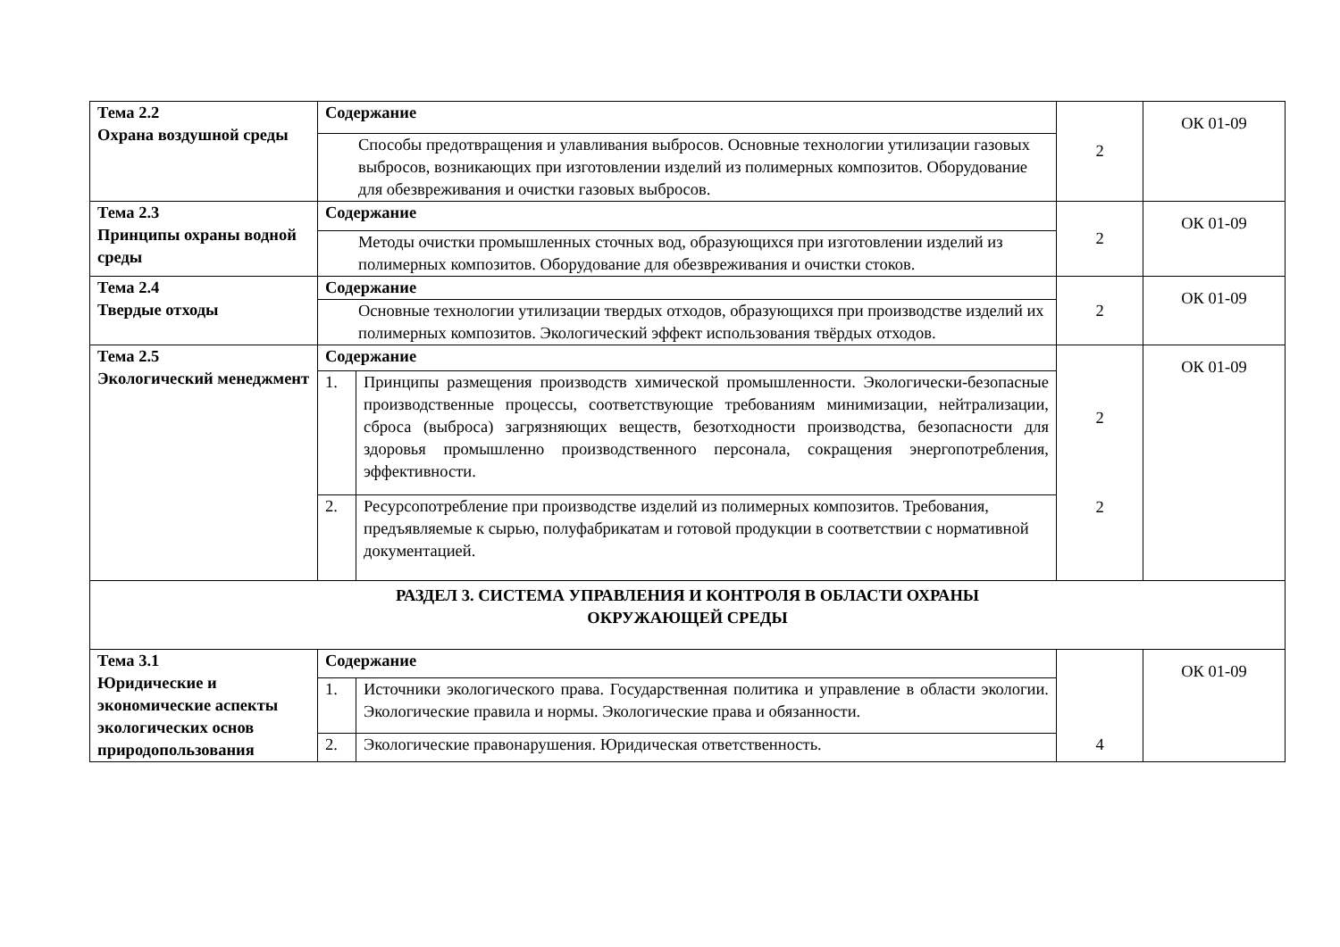| Тема 2.2 Охрана воздушной среды | Содержание | | 2 | ОК 01-09 |
| | Способы предотвращения и улавливания выбросов. Основные технологии утилизации газовых выбросов, возникающих при изготовлении изделий из полимерных композитов. Оборудование для обезвреживания и очистки газовых выбросов. | | | |
| Тема 2.3 Принципы охраны водной среды | Содержание | | 2 | ОК 01-09 |
| | Методы очистки промышленных сточных вод, образующихся при изготовлении изделий из полимерных композитов. Оборудование для обезвреживания и очистки стоков. | | | |
| Тема 2.4 Твердые отходы | Содержание | | 2 | ОК 01-09 |
| | Основные технологии утилизации твердых отходов, образующихся при производстве изделий их полимерных композитов. Экологический эффект использования твёрдых отходов. | | | |
| Тема 2.5 Экологический менеджмент | Содержание | | 2 2 | ОК 01-09 |
| | 1. | Принципы размещения производств химической промышленности. Экологически-безопасные производственные процессы, соответствующие требованиям минимизации, нейтрализации, сброса (выброса) загрязняющих веществ, безотходности производства, безопасности для здоровья промышленно производственного персонала, сокращения энергопотребления, эффективности. | | |
| | 2. | Ресурсопотребление при производстве изделий из полимерных композитов. Требования, предъявляемые к сырью, полуфабрикатам и готовой продукции в соответствии с нормативной документацией. | | |
| РАЗДЕЛ 3. СИСТЕМА УПРАВЛЕНИЯ И КОНТРОЛЯ В ОБЛАСТИ ОХРАНЫ ОКРУЖАЮЩЕЙ СРЕДЫ | | | | |
| Тема 3.1 Юридические и экономические аспекты экологических основ природопользования | Содержание | | 4 | ОК 01-09 |
| | 1. | Источники экологического права. Государственная политика и управление в области экологии. Экологические правила и нормы. Экологические права и обязанности. | | |
| | 2. | Экологические правонарушения. Юридическая ответственность. | | |